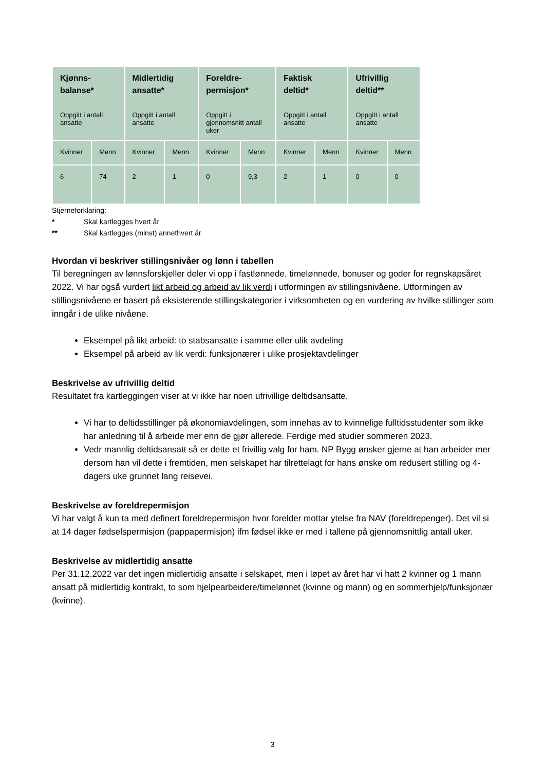| Kjønns- balanse* Oppgitt i antall ansatte | | Midlertidig ansatte* Oppgitt i antall ansatte | | Foreldre- permisjon* Oppgitt i gjennomsnitt antall uker | | Faktisk deltid* Oppgitt i antall ansatte | | Ufrivillig deltid** Oppgitt i antall ansatte | |
| --- | --- | --- | --- | --- | --- | --- | --- | --- | --- |
| Kvinner | Menn | Kvinner | Menn | Kvinner | Menn | Kvinner | Menn | Kvinner | Menn |
| 6 | 74 | 2 | 1 | 0 | 9,3 | 2 | 1 | 0 | 0 |
Stjerneforklaring:
* Skal kartlegges hvert år
** Skal kartlegges (minst) annethvert år
Hvordan vi beskriver stillingsnivåer og lønn i tabellen
Til beregningen av lønnsforskjeller deler vi opp i fastlønnede, timelønnede, bonuser og goder for regnskapsåret 2022. Vi har også vurdert likt arbeid og arbeid av lik verdi i utformingen av stillingsnivåene. Utformingen av stillingsnivåene er basert på eksisterende stillingskategorier i virksomheten og en vurdering av hvilke stillinger som inngår i de ulike nivåene.
Eksempel på likt arbeid: to stabsansatte i samme eller ulik avdeling
Eksempel på arbeid av lik verdi: funksjonærer i ulike prosjektavdelinger
Beskrivelse av ufrivillig deltid
Resultatet fra kartleggingen viser at vi ikke har noen ufrivillige deltidsansatte.
Vi har to deltidsstillinger på økonomiavdelingen, som innehas av to kvinnelige fulltidsstudenter som ikke har anledning til å arbeide mer enn de gjør allerede. Ferdige med studier sommeren 2023.
Vedr mannlig deltidsansatt så er dette et frivillig valg for ham. NP Bygg ønsker gjerne at han arbeider mer dersom han vil dette i fremtiden, men selskapet har tilrettelagt for hans ønske om redusert stilling og 4-dagers uke grunnet lang reisevei.
Beskrivelse av foreldrepermisjon
Vi har valgt å kun ta med definert foreldrepermisjon hvor forelder mottar ytelse fra NAV (foreldrepenger). Det vil si at 14 dager fødselspermisjon (pappapermisjon) ifm fødsel ikke er med i tallene på gjennomsnittlig antall uker.
Beskrivelse av midlertidig ansatte
Per 31.12.2022 var det ingen midlertidig ansatte i selskapet, men i løpet av året har vi hatt 2 kvinner og 1 mann ansatt på midlertidig kontrakt, to som hjelpearbeidere/timelønnet (kvinne og mann) og en sommerhjelp/funksjonær (kvinne).
3